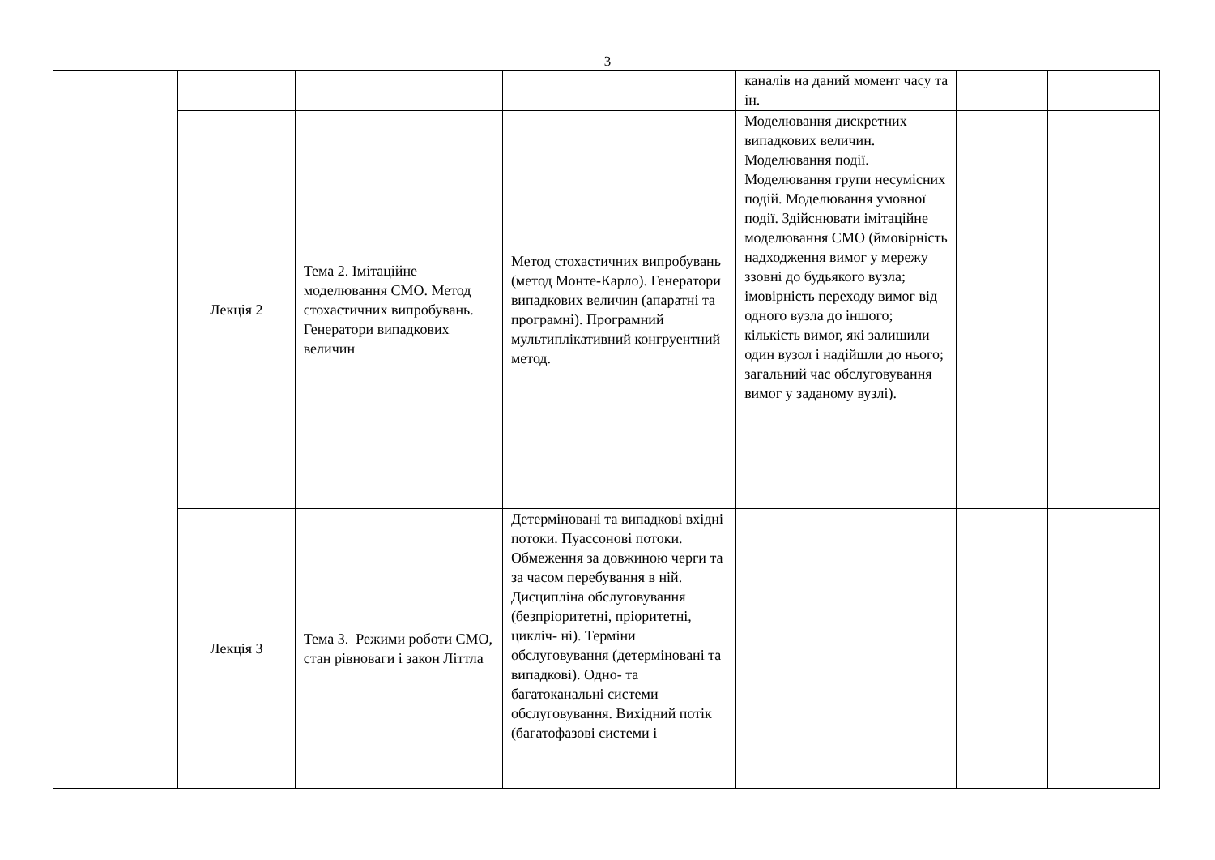3
| | | | | каналів на даний момент часу та ін. | | |
| | Лекція 2 | Тема 2. Імітаційне моделювання СМО. Метод стохастичних випробувань. Генератори випадкових величин | Метод стохастичних випробувань (метод Монте-Карло). Генератори випадкових величин (апаратні та програмні). Програмний мультиплікативний конгруентний метод. | Моделювання дискретних випадкових величин. Моделювання події. Моделювання групи несумісних подій. Моделювання умовної події. Здійснювати імітаційне моделювання СМО (ймовірність надходження вимог у мережу ззовні до будьякого вузла; імовірність переходу вимог від одного вузла до іншого; кількість вимог, які залишили один вузол і надійшли до нього; загальний час обслуговування вимог у заданому вузлі). | | |
| | Лекція 3 | Тема 3. Режими роботи СМО, стан рівноваги і закон Літтла | Детерміновані та випадкові вхідні потоки. Пуассонові потоки. Обмеження за довжиною черги та за часом перебування в ній. Дисципліна обслуговування (безпріоритетні, пріоритетні, цикліч- ні). Терміни обслуговування (детерміновані та випадкові). Одно- та багатоканальні системи обслуговування. Вихідний потік (багатофазові системи і | | | |